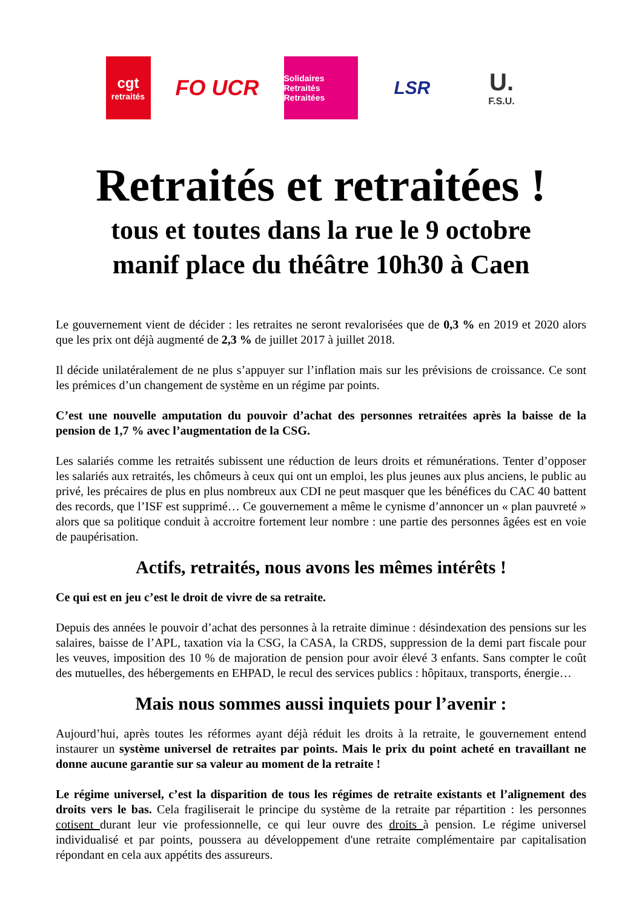cgt
retraités
FO UCR
Solidaires
Retraités Retraitées
LSR
U.
F.S.U.
Retraités et retraitées !
tous et toutes dans la rue le 9 octobre
manif place du théâtre 10h30 à Caen
Le gouvernement vient de décider : les retraites ne seront revalorisées que de 0,3 % en 2019 et 2020 alors que les prix ont déjà augmenté de 2,3 % de juillet 2017 à juillet 2018.
Il décide unilatéralement de ne plus s’appuyer sur l’inflation mais sur les prévisions de croissance. Ce sont les prémices d’un changement de système en un régime par points.
C’est une nouvelle amputation du pouvoir d’achat des personnes retraitées après la baisse de la pension de 1,7 % avec l’augmentation de la CSG.
Les salariés comme les retraités subissent une réduction de leurs droits et rémunérations. Tenter d’opposer les salariés aux retraités, les chômeurs à ceux qui ont un emploi, les plus jeunes aux plus anciens, le public au privé, les précaires de plus en plus nombreux aux CDI ne peut masquer que les bénéfices du CAC 40 battent des records, que l’ISF est supprimé… Ce gouvernement a même le cynisme d’annoncer un « plan pauvreté » alors que sa politique conduit à accroitre fortement leur nombre : une partie des personnes âgées est en voie de paupérisation.
Actifs, retraités, nous avons les mêmes intérêts !
Ce qui est en jeu c’est le droit de vivre de sa retraite.
Depuis des années le pouvoir d’achat des personnes à la retraite diminue : désindexation des pensions sur les salaires, baisse de l’APL, taxation via la CSG, la CASA, la CRDS, suppression de la demi part fiscale pour les veuves, imposition des 10 % de majoration de pension pour avoir élevé 3 enfants. Sans compter le coût des mutuelles, des hébergements en EHPAD, le recul des services publics : hôpitaux, transports, énergie…
Mais nous sommes aussi inquiets pour l’avenir :
Aujourd’hui, après toutes les réformes ayant déjà réduit les droits à la retraite, le gouvernement entend instaurer un système universel de retraites par points. Mais le prix du point acheté en travaillant ne donne aucune garantie sur sa valeur au moment de la retraite !
Le régime universel, c’est la disparition de tous les régimes de retraite existants et l’alignement des droits vers le bas. Cela fragiliserait le principe du système de la retraite par répartition : les personnes cotisent durant leur vie professionnelle, ce qui leur ouvre des droits à pension. Le régime universel individualisé et par points, poussera au développement d'une retraite complémentaire par capitalisation répondant en cela aux appétits des assureurs.